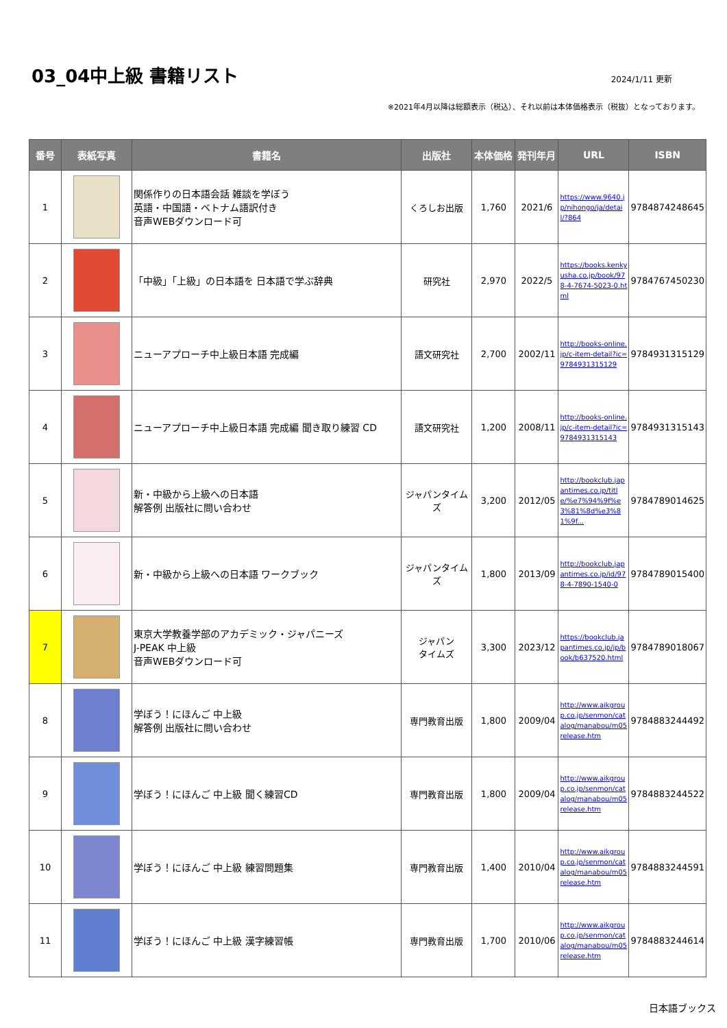03_04中上級 書籍リスト
2024/1/11 更新
※2021年4月以降は総額表示（税込）、それ以前は本体価格表示（税抜）となっております。
| 番号 | 表紙写真 | 書籍名 | 出版社 | 本体価格 | 発刊年月 | URL | ISBN |
| --- | --- | --- | --- | --- | --- | --- | --- |
| 1 | | 関係作りの日本語会話 雑談を学ぼう 英語・中国語・ベトナム語訳付き 音声WEBダウンロード可 | くろしお出版 | 1,760 | 2021/6 | https://www.9640.jp/nihongo/ja/detail/?864 | 9784874248645 |
| 2 | | 「中級」「上級」の日本語を 日本語で学ぶ辞典 | 研究社 | 2,970 | 2022/5 | https://books.kenkyusha.co.jp/book/978-4-7674-5023-0.html | 9784767450230 |
| 3 | | ニューアプローチ中上級日本語 完成編 | 語文研究社 | 2,700 | 2002/11 | http://books-online.jp/c-item-detail?ic=9784931315129 | 9784931315129 |
| 4 | | ニューアプローチ中上級日本語 完成編 聞き取り練習 CD | 語文研究社 | 1,200 | 2008/11 | http://books-online.jp/c-item-detail?ic=9784931315143 | 9784931315143 |
| 5 | | 新・中級から上級への日本語 解答例 出版社に問い合わせ | ジャパンタイムズ | 3,200 | 2012/05 | http://bookclub.japantimes.co.jp/title/%e7%94%9f%e3%81%8d%e3%81%9f... | 9784789014625 |
| 6 | | 新・中級から上級への日本語 ワークブック | ジャパンタイムズ | 1,800 | 2013/09 | http://bookclub.japantimes.co.jp/id/978-4-7890-1540-0 | 9784789015400 |
| 7 | | 東京大学教養学部のアカデミック・ジャパニーズ J-PEAK 中上級 音声WEBダウンロード可 | ジャパン タイムズ | 3,300 | 2023/12 | https://bookclub.japantimes.co.jp/jp/book/b637520.html | 9784789018067 |
| 8 | | 学ぼう！にほんご 中上級 解答例 出版社に問い合わせ | 専門教育出版 | 1,800 | 2009/04 | http://www.aikgroup.co.jp/senmon/catalog/manabou/m05 release.htm | 9784883244492 |
| 9 | | 学ぼう！にほんご 中上級 聞く練習CD | 専門教育出版 | 1,800 | 2009/04 | http://www.aikgroup.co.jp/senmon/catalog/manabou/m05 release.htm | 9784883244522 |
| 10 | | 学ぼう！にほんご 中上級 練習問題集 | 専門教育出版 | 1,400 | 2010/04 | http://www.aikgroup.co.jp/senmon/catalog/manabou/m05 release.htm | 9784883244591 |
| 11 | | 学ぼう！にほんご 中上級 漢字練習帳 | 専門教育出版 | 1,700 | 2010/06 | http://www.aikgroup.co.jp/senmon/catalog/manabou/m05 release.htm | 9784883244614 |
日本語ブックス